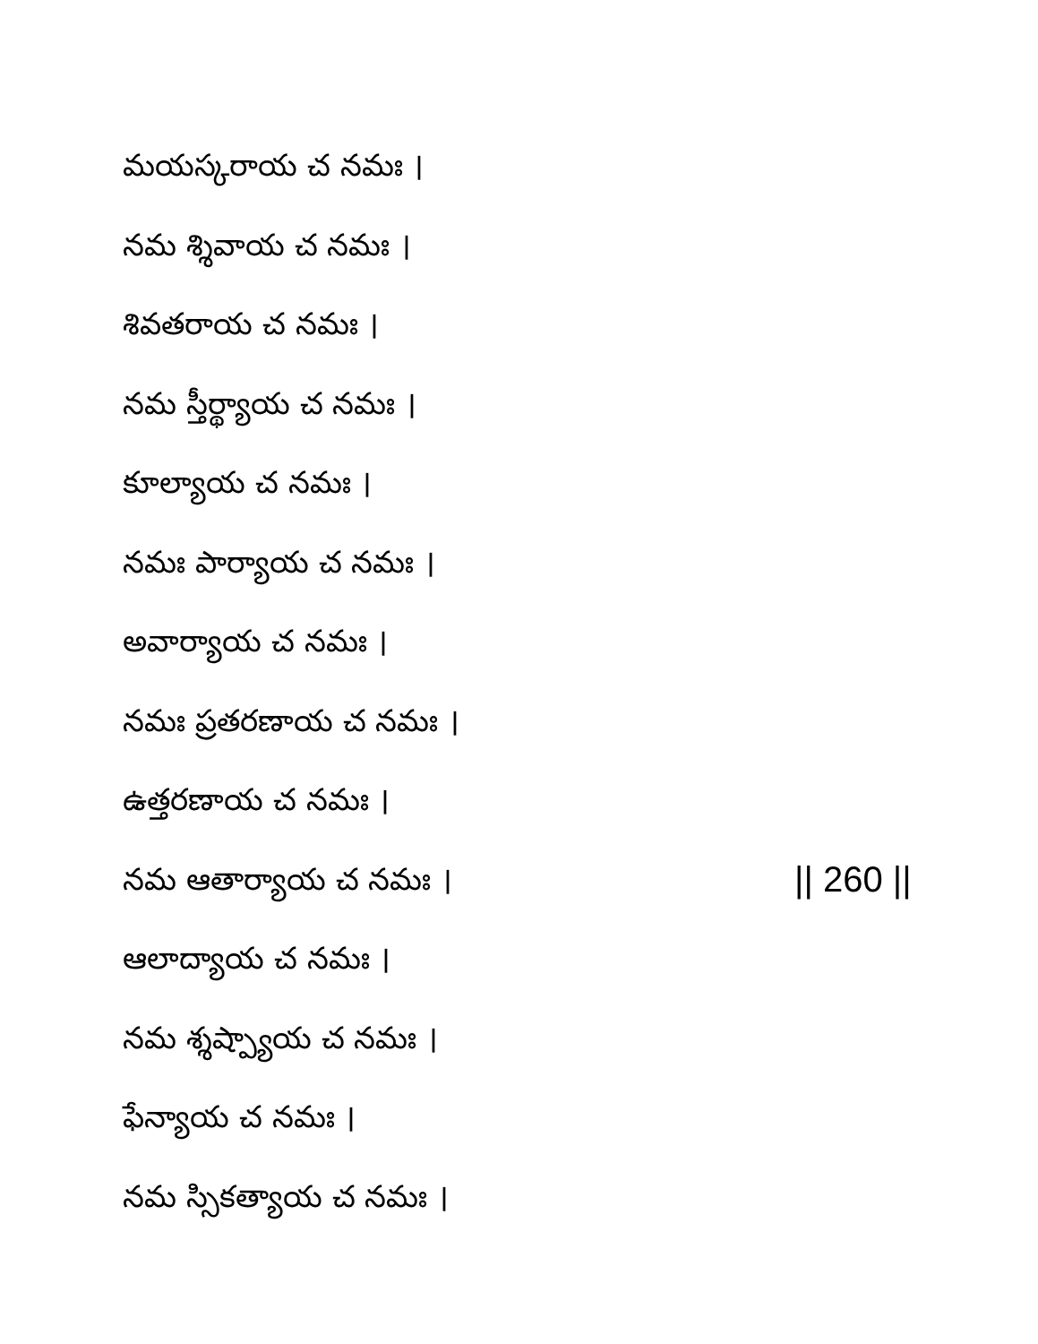మయస్కరాయ చ నమః ।
నమ శ్శివాయ చ నమః ।
శివతరాయ చ నమః ।
నమ స్తీర్థ్యాయ చ నమః ।
కూల్యాయ చ నమః ।
నమః పార్యాయ చ నమః ।
అవార్యాయ చ నమః ।
నమః ప్రతరణాయ చ నమః ।
ఉత్తరణాయ చ నమః ।
నమ ఆతార్యాయ చ నమః । || 260 ||
ఆలాద్యాయ చ నమః ।
నమ శ్శష్ప్యాయ చ నమః ।
ఫేన్యాయ చ నమః ।
నమ స్సికత్యాయ చ నమః ।